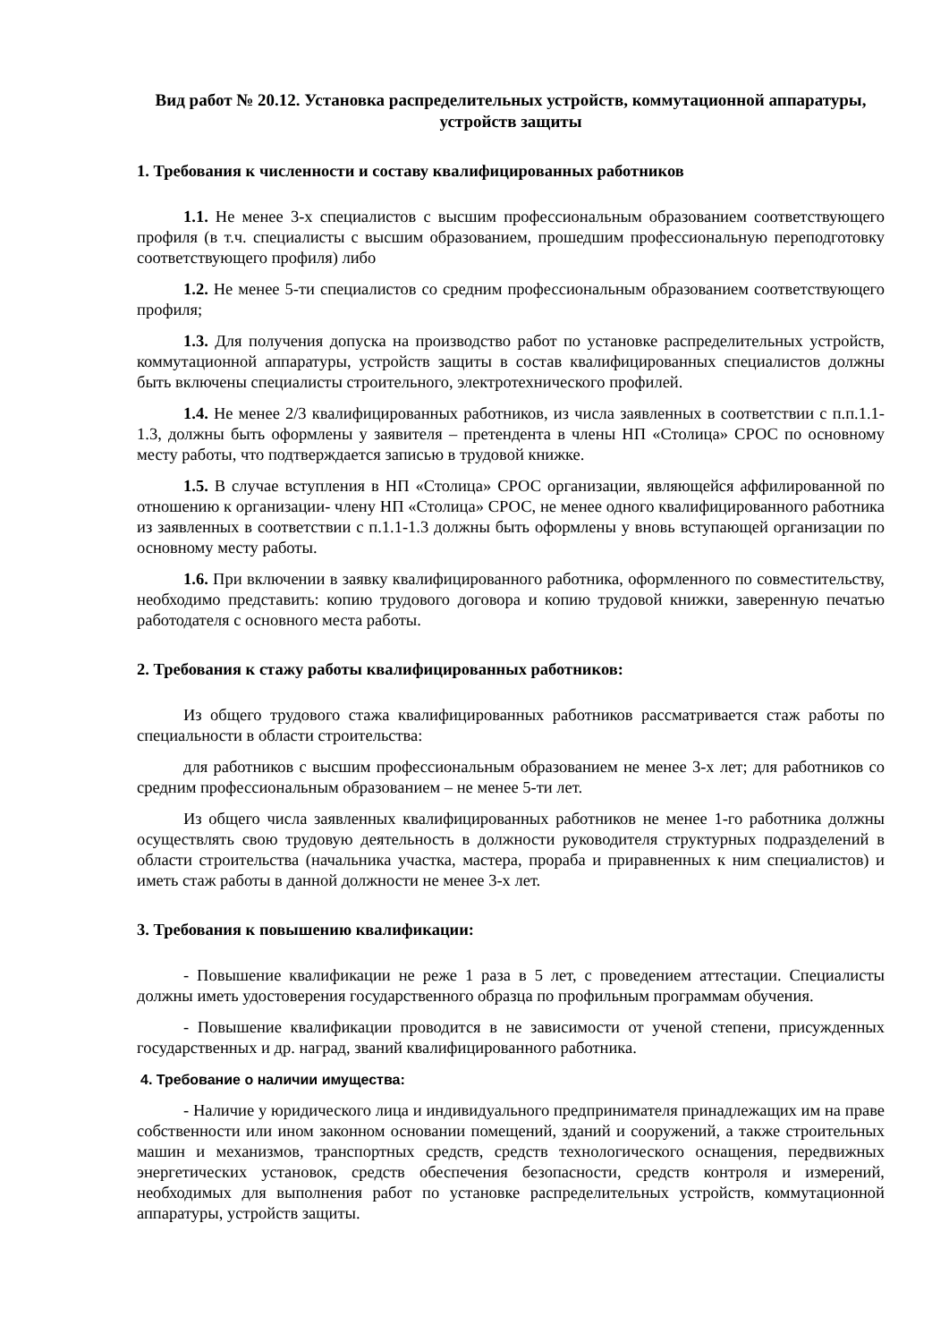Вид работ № 20.12. Установка распределительных устройств, коммутационной аппаратуры, устройств защиты
1. Требования к численности и составу квалифицированных работников
1.1. Не менее 3-х специалистов с высшим профессиональным образованием соответствующего профиля (в т.ч. специалисты с высшим образованием, прошедшим профессиональную переподготовку соответствующего профиля) либо
1.2. Не менее 5-ти специалистов со средним профессиональным образованием соответствующего профиля;
1.3. Для получения допуска на производство работ по установке распределительных устройств, коммутационной аппаратуры, устройств защиты в состав квалифицированных специалистов должны быть включены специалисты строительного, электротехнического профилей.
1.4. Не менее 2/3 квалифицированных работников, из числа заявленных в соответствии с п.п.1.1-1.3, должны быть оформлены у заявителя – претендента в члены НП «Столица» СРОС по основному месту работы, что подтверждается записью в трудовой книжке.
1.5. В случае вступления в НП «Столица» СРОС организации, являющейся аффилированной по отношению к организации- члену НП «Столица» СРОС, не менее одного квалифицированного работника из заявленных в соответствии с п.1.1-1.3 должны быть оформлены у вновь вступающей организации по основному месту работы.
1.6. При включении в заявку квалифицированного работника, оформленного по совместительству, необходимо представить: копию трудового договора и копию трудовой книжки, заверенную печатью работодателя с основного места работы.
2. Требования к стажу работы квалифицированных работников:
Из общего трудового стажа квалифицированных работников рассматривается стаж работы по специальности в области строительства:
для работников с высшим профессиональным образованием не менее 3-х лет; для работников со средним профессиональным образованием – не менее 5-ти лет.
Из общего числа заявленных квалифицированных работников не менее 1-го работника должны осуществлять свою трудовую деятельность в должности руководителя структурных подразделений в области строительства (начальника участка, мастера, прораба и приравненных к ним специалистов) и иметь стаж работы в данной должности не менее 3-х лет.
3. Требования к повышению квалификации:
- Повышение квалификации не реже 1 раза в 5 лет, с проведением аттестации. Специалисты должны иметь удостоверения государственного образца по профильным программам обучения.
- Повышение квалификации проводится в не зависимости от ученой степени, присужденных государственных и др. наград, званий квалифицированного работника.
4. Требование о наличии имущества:
- Наличие у юридического лица и индивидуального предпринимателя принадлежащих им на праве собственности или ином законном основании помещений, зданий и сооружений, а также строительных машин и механизмов, транспортных средств, средств технологического оснащения, передвижных энергетических установок, средств обеспечения безопасности, средств контроля и измерений, необходимых для выполнения работ по установке распределительных устройств, коммутационной аппаратуры, устройств защиты.